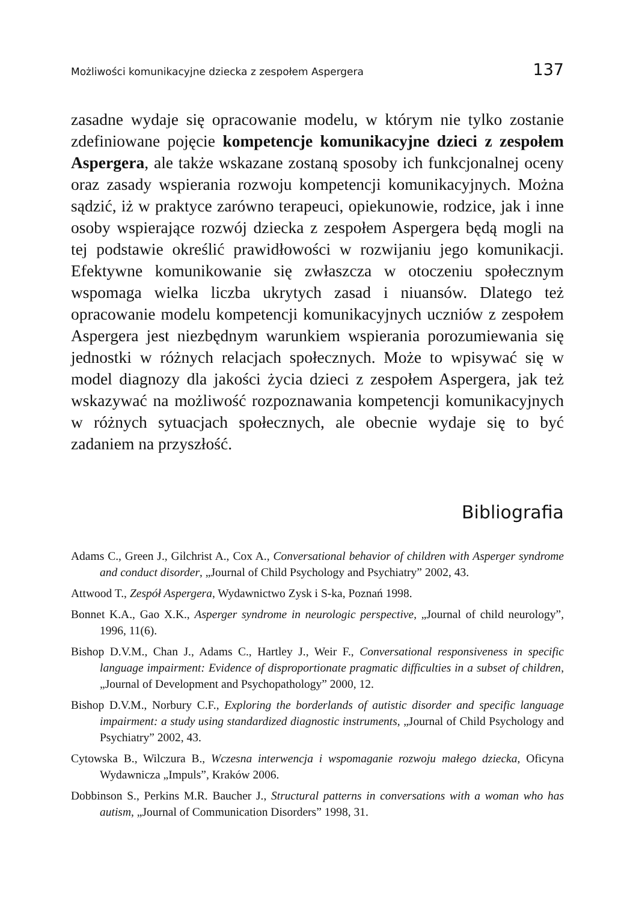Możliwości komunikacyjne dziecka z zespołem Aspergera 137
zasadne wydaje się opracowanie modelu, w którym nie tylko zostanie zdefiniowane pojęcie kompetencje komunikacyjne dzieci z zespołem Aspergera, ale także wskazane zostaną sposoby ich funkcjonalnej oceny oraz zasady wspierania rozwoju kompetencji komunikacyjnych. Można sądzić, iż w praktyce zarówno terapeuci, opiekunowie, rodzice, jak i inne osoby wspierające rozwój dziecka z zespołem Aspergera będą mogli na tej podstawie określić prawidłowości w rozwijaniu jego komunikacji. Efektywne komunikowanie się zwłaszcza w otoczeniu społecznym wspomaga wielka liczba ukrytych zasad i niuansów. Dlatego też opracowanie modelu kompetencji komunikacyjnych uczniów z zespołem Aspergera jest niezbędnym warunkiem wspierania porozumiewania się jednostki w różnych relacjach społecznych. Może to wpisywać się w model diagnozy dla jakości życia dzieci z zespołem Aspergera, jak też wskazywać na możliwość rozpoznawania kompetencji komunikacyjnych w różnych sytuacjach społecznych, ale obecnie wydaje się to być zadaniem na przyszłość.
Bibliografia
Adams C., Green J., Gilchrist A., Cox A., Conversational behavior of children with Asperger syndrome and conduct disorder, „Journal of Child Psychology and Psychiatry” 2002, 43.
Attwood T., Zespół Aspergera, Wydawnictwo Zysk i S-ka, Poznań 1998.
Bonnet K.A., Gao X.K., Asperger syndrome in neurologic perspective, „Journal of child neurology”, 1996, 11(6).
Bishop D.V.M., Chan J., Adams C., Hartley J., Weir F., Conversational responsiveness in specific language impairment: Evidence of disproportionate pragmatic difficulties in a subset of children, „Journal of Development and Psychopathology” 2000, 12.
Bishop D.V.M., Norbury C.F., Exploring the borderlands of autistic disorder and specific language impairment: a study using standardized diagnostic instruments, „Journal of Child Psychology and Psychiatry” 2002, 43.
Cytowska B., Wilczura B., Wczesna interwencja i wspomaganie rozwoju małego dziecka, Oficyna Wydawnicza „Impuls”, Kraków 2006.
Dobbinson S., Perkins M.R. Baucher J., Structural patterns in conversations with a woman who has autism, „Journal of Communication Disorders” 1998, 31.